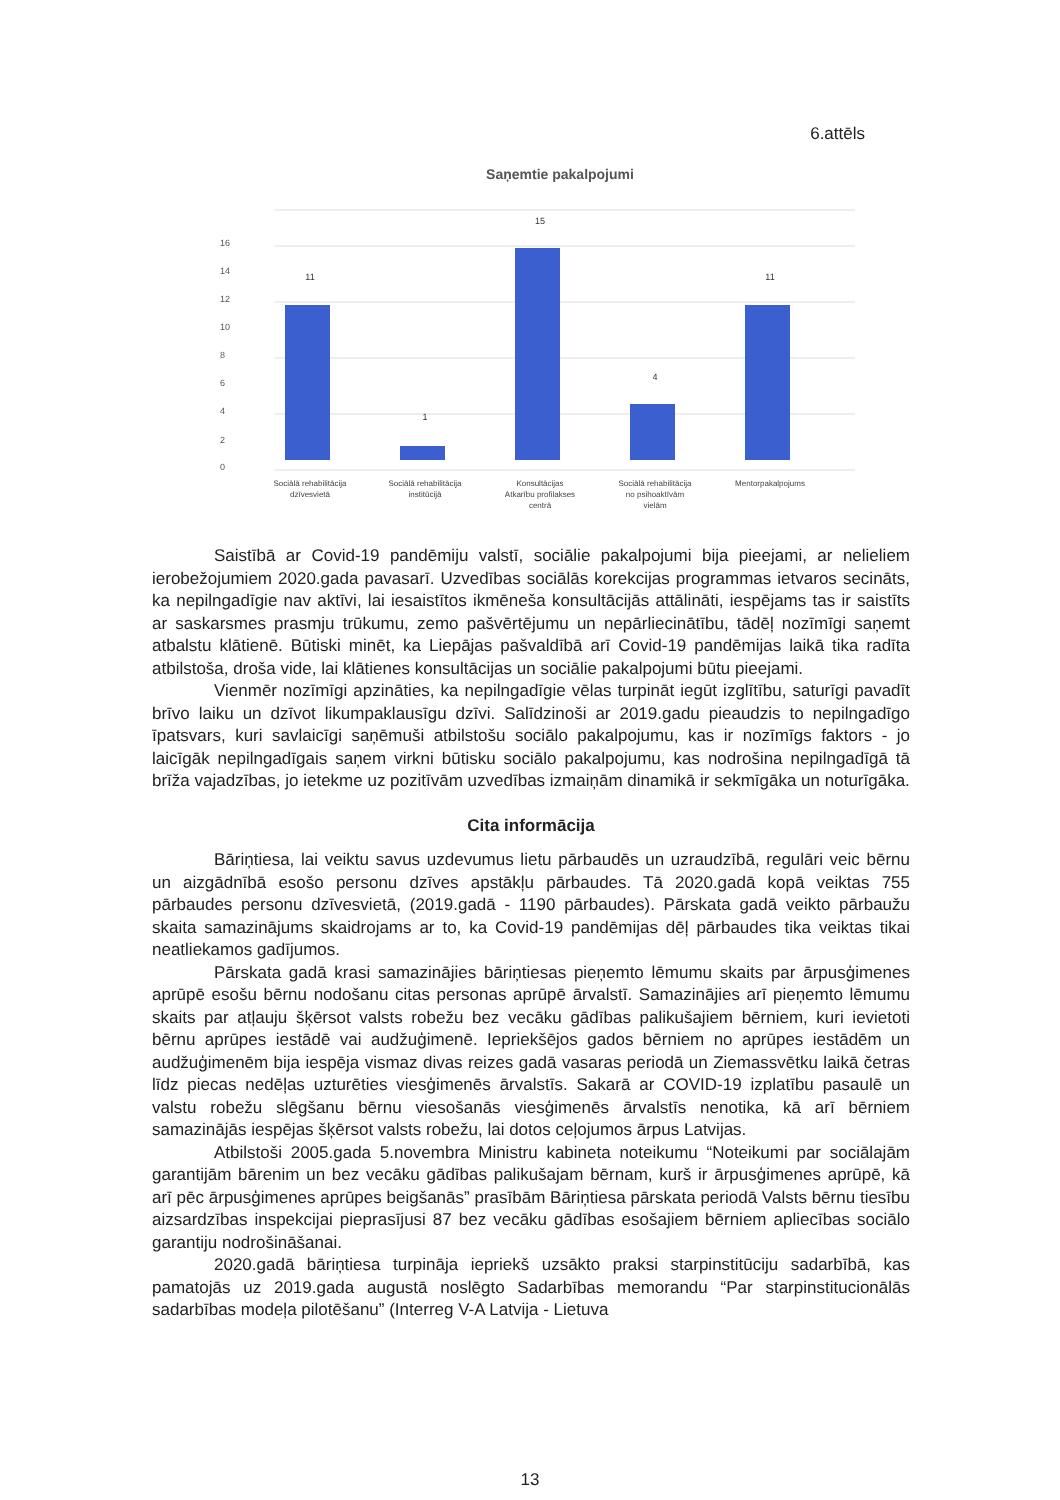6.attēls
Saņemtie pakalpojumi
0
2
4
6
8
10
12
14
16
11
1
15
4
11
Sociālā rehabilitācija
dzīvesvietā
Sociālā rehabilitācija
institūcijā
Konsultācijas
Atkarību profilakses
centrā
Sociālā rehabilitācija
no psihoaktīvām
vielām
Mentorpakalpojums
Saistībā ar Covid-19 pandēmiju valstī, sociālie pakalpojumi bija pieejami, ar nelieliem ierobežojumiem 2020.gada pavasarī. Uzvedības sociālās korekcijas programmas ietvaros secināts, ka nepilngadīgie nav aktīvi, lai iesaistītos ikmēneša konsultācijās attālināti, iespējams tas ir saistīts ar saskarsmes prasmju trūkumu, zemo pašvērtējumu un nepārliecinātību, tādēļ nozīmīgi saņemt atbalstu klātienē. Būtiski minēt, ka Liepājas pašvaldībā arī Covid-19 pandēmijas laikā tika radīta atbilstoša, droša vide, lai klātienes konsultācijas un sociālie pakalpojumi būtu pieejami.
Vienmēr nozīmīgi apzināties, ka nepilngadīgie vēlas turpināt iegūt izglītību, saturīgi pavadīt brīvo laiku un dzīvot likumpaklausīgu dzīvi. Salīdzinoši ar 2019.gadu pieaudzis to nepilngadīgo īpatsvars, kuri savlaicīgi saņēmuši atbilstošu sociālo pakalpojumu, kas ir nozīmīgs faktors - jo laicīgāk nepilngadīgais saņem virkni būtisku sociālo pakalpojumu, kas nodrošina nepilngadīgā tā brīža vajadzības, jo ietekme uz pozitīvām uzvedības izmaiņām dinamikā ir sekmīgāka un noturīgāka.
Cita informācija
Bāriņtiesa, lai veiktu savus uzdevumus lietu pārbaudēs un uzraudzībā, regulāri veic bērnu un aizgādnībā esošo personu dzīves apstākļu pārbaudes. Tā 2020.gadā kopā veiktas 755 pārbaudes personu dzīvesvietā, (2019.gadā - 1190 pārbaudes). Pārskata gadā veikto pārbaužu skaita samazinājums skaidrojams ar to, ka Covid-19 pandēmijas dēļ pārbaudes tika veiktas tikai neatliekamos gadījumos.
Pārskata gadā krasi samazinājies bāriņtiesas pieņemto lēmumu skaits par ārpusģimenes aprūpē esošu bērnu nodošanu citas personas aprūpē ārvalstī. Samazinājies arī pieņemto lēmumu skaits par atļauju šķērsot valsts robežu bez vecāku gādības palikušajiem bērniem, kuri ievietoti bērnu aprūpes iestādē vai audžuģimenē. Iepriekšējos gados bērniem no aprūpes iestādēm un audžuģimenēm bija iespēja vismaz divas reizes gadā vasaras periodā un Ziemassvētku laikā četras līdz piecas nedēļas uzturēties viesģimenēs ārvalstīs. Sakarā ar COVID-19 izplatību pasaulē un valstu robežu slēgšanu bērnu viesošanās viesģimenēs ārvalstīs nenotika, kā arī bērniem samazinājās iespējas šķērsot valsts robežu, lai dotos ceļojumos ārpus Latvijas.
Atbilstoši 2005.gada 5.novembra Ministru kabineta noteikumu “Noteikumi par sociālajām garantijām bārenim un bez vecāku gādības palikušajam bērnam, kurš ir ārpusģimenes aprūpē, kā arī pēc ārpusģimenes aprūpes beigšanās” prasībām Bāriņtiesa pārskata periodā Valsts bērnu tiesību aizsardzības inspekcijai pieprasījusi 87 bez vecāku gādības esošajiem bērniem apliecības sociālo garantiju nodrošināšanai.
2020.gadā bāriņtiesa turpināja iepriekš uzsākto praksi starpinstitūciju sadarbībā, kas pamatojās uz 2019.gada augustā noslēgto Sadarbības memorandu “Par starpinstitucionālās sadarbības modeļa pilotēšanu” (Interreg V-A Latvija - Lietuva
13